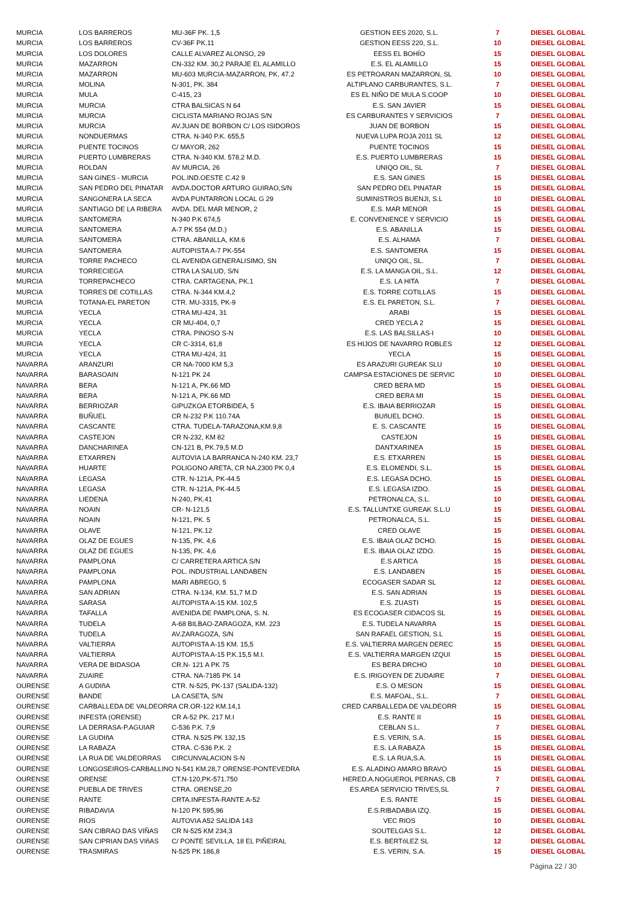| MURCIA | LOS BARREROS | MU-36F PK. 1,5 | GESTION EES 2020, S.L. | 7 | DIESEL GLOBAL |
| MURCIA | LOS BARREROS | CV-36F PK.11 | GESTION EESS 220, S.L. | 10 | DIESEL GLOBAL |
| MURCIA | LOS DOLORES | CALLE ALVAREZ ALONSO, 29 | EESS EL BOHÍO | 15 | DIESEL GLOBAL |
| MURCIA | MAZARRON | CN-332 KM. 30,2 PARAJE EL ALAMILLO | E.S. EL ALAMILLO | 15 | DIESEL GLOBAL |
| MURCIA | MAZARRON | MU-603 MURCIA-MAZARRON, PK. 47.2 | ES PETROARAN MAZARRON, SL | 10 | DIESEL GLOBAL |
| MURCIA | MOLINA | N-301, PK. 384 | ALTIPLANO CARBURANTES, S.L. | 7 | DIESEL GLOBAL |
| MURCIA | MULA | C-415, 23 | ES EL NIÑO DE MULA S.COOP | 10 | DIESEL GLOBAL |
| MURCIA | MURCIA | CTRA BALSICAS N 64 | E.S. SAN JAVIER | 15 | DIESEL GLOBAL |
| MURCIA | MURCIA | CICLISTA MARIANO ROJAS S/N | ES CARBURANTES Y SERVICIOS | 7 | DIESEL GLOBAL |
| MURCIA | MURCIA | AV.JUAN DE BORBON C/ LOS ISIDOROS | JUAN DE BORBON | 15 | DIESEL GLOBAL |
| MURCIA | NONDUERMAS | CTRA. N-340 P.K. 655,5 | NUEVA LUPA ROJA 2011 SL | 12 | DIESEL GLOBAL |
| MURCIA | PUENTE TOCINOS | C/ MAYOR, 262 | PUENTE TOCINOS | 15 | DIESEL GLOBAL |
| MURCIA | PUERTO LUMBRERAS | CTRA. N-340 KM. 578,2 M.D. | E.S. PUERTO LUMBRERAS | 15 | DIESEL GLOBAL |
| MURCIA | ROLDAN | AV MURCIA, 26 | UNIQO OIL, SL | 7 | DIESEL GLOBAL |
| MURCIA | SAN GINES - MURCIA | POL.IND.OESTE C.42 9 | E.S. SAN GINES | 15 | DIESEL GLOBAL |
| MURCIA | SAN PEDRO DEL PINATAR | AVDA.DOCTOR ARTURO GUIRAO,S/N | SAN PEDRO DEL PINATAR | 15 | DIESEL GLOBAL |
| MURCIA | SANGONERA LA SECA | AVDA PUNTARRON LOCAL G 29 | SUMINISTROS BUENJI, S.L | 10 | DIESEL GLOBAL |
| MURCIA | SANTIAGO DE LA RIBERA | AVDA. DEL MAR MENOR, 2 | E.S. MAR MENOR | 15 | DIESEL GLOBAL |
| MURCIA | SANTOMERA | N-340 P.K 674,5 | E. CONVENIENCE Y SERVICIO | 15 | DIESEL GLOBAL |
| MURCIA | SANTOMERA | A-7 PK 554 (M.D.) | E.S. ABANILLA | 15 | DIESEL GLOBAL |
| MURCIA | SANTOMERA | CTRA. ABANILLA, KM.6 | E.S. ALHAMA | 7 | DIESEL GLOBAL |
| MURCIA | SANTOMERA | AUTOPISTA A-7 PK-554 | E.S. SANTOMERA | 15 | DIESEL GLOBAL |
| MURCIA | TORRE PACHECO | CL AVENIDA GENERALISIMO, SN | UNIQO OIL, SL. | 7 | DIESEL GLOBAL |
| MURCIA | TORRECIEGA | CTRA LA SALUD, S/N | E.S. LA MANGA OIL, S.L. | 12 | DIESEL GLOBAL |
| MURCIA | TORREPACHECO | CTRA. CARTAGENA, PK.1 | E.S. LA HITA | 7 | DIESEL GLOBAL |
| MURCIA | TORRES DE COTILLAS | CTRA. N-344 KM.4,2 | E.S. TORRE COTILLAS | 15 | DIESEL GLOBAL |
| MURCIA | TOTANA-EL PARETON | CTR. MU-3315, PK-9 | E.S. EL PARETON, S.L. | 7 | DIESEL GLOBAL |
| MURCIA | YECLA | CTRA MU-424, 31 | ARABI | 15 | DIESEL GLOBAL |
| MURCIA | YECLA | CR MU-404, 0,7 | CRED YECLA 2 | 15 | DIESEL GLOBAL |
| MURCIA | YECLA | CTRA. PINOSO S-N | E.S. LAS BALSILLAS-I | 10 | DIESEL GLOBAL |
| MURCIA | YECLA | CR C-3314, 61,8 | ES HIJOS DE NAVARRO ROBLES | 12 | DIESEL GLOBAL |
| MURCIA | YECLA | CTRA MU-424, 31 | YECLA | 15 | DIESEL GLOBAL |
| NAVARRA | ARANZURI | CR NA-7000 KM 5,3 | ES ARAZURI GUREAK SLU | 10 | DIESEL GLOBAL |
| NAVARRA | BARASOAIN | N-121 PK 24 | CAMPSA ESTACIONES DE SERVIC | 10 | DIESEL GLOBAL |
| NAVARRA | BERA | N-121 A, PK.66 MD | CRED BERA MD | 15 | DIESEL GLOBAL |
| NAVARRA | BERA | N-121 A, PK.66 MD | CRED BERA MI | 15 | DIESEL GLOBAL |
| NAVARRA | BERRIOZAR | GIPUZKOA ETORBIDEA, 5 | E.S. IBAIA BERRIOZAR | 15 | DIESEL GLOBAL |
| NAVARRA | BUÑUEL | CR N-232 P.K 110.74A | BUñUEL DCHO. | 15 | DIESEL GLOBAL |
| NAVARRA | CASCANTE | CTRA. TUDELA-TARAZONA,KM.9,8 | E. S. CASCANTE | 15 | DIESEL GLOBAL |
| NAVARRA | CASTEJON | CR N-232, KM 82 | CASTEJON | 15 | DIESEL GLOBAL |
| NAVARRA | DANCHARINEA | CN-121 B, PK.79,5 M.D | DANTXARINEA | 15 | DIESEL GLOBAL |
| NAVARRA | ETXARREN | AUTOVIA LA BARRANCA N-240 KM. 23,7 | E.S. ETXARREN | 15 | DIESEL GLOBAL |
| NAVARRA | HUARTE | POLIGONO ARETA, CR NA.2300 PK 0,4 | E.S. ELOMENDI, S.L. | 15 | DIESEL GLOBAL |
| NAVARRA | LEGASA | CTR. N-121A, PK-44.5 | E.S. LEGASA DCHO. | 15 | DIESEL GLOBAL |
| NAVARRA | LEGASA | CTR. N-121A, PK-44.5 | E.S. LEGASA IZDO. | 15 | DIESEL GLOBAL |
| NAVARRA | LIEDENA | N-240, PK.41 | PETRONALCA, S.L. | 10 | DIESEL GLOBAL |
| NAVARRA | NOAIN | CR- N-121,5 | E.S. TALLUNTXE GUREAK S.L.U | 15 | DIESEL GLOBAL |
| NAVARRA | NOAIN | N-121, PK. 5 | PETRONALCA, S.L. | 15 | DIESEL GLOBAL |
| NAVARRA | OLAVE | N-121, PK.12 | CRED OLAVE | 15 | DIESEL GLOBAL |
| NAVARRA | OLAZ DE EGUES | N-135, PK. 4,6 | E.S. IBAIA OLAZ DCHO. | 15 | DIESEL GLOBAL |
| NAVARRA | OLAZ DE EGUES | N-135, PK. 4,6 | E.S. IBAIA OLAZ IZDO. | 15 | DIESEL GLOBAL |
| NAVARRA | PAMPLONA | C/ CARRETERA ARTICA S/N | E.S ARTICA | 15 | DIESEL GLOBAL |
| NAVARRA | PAMPLONA | POL. INDUSTRIAL LANDABEN | E.S. LANDABEN | 15 | DIESEL GLOBAL |
| NAVARRA | PAMPLONA | MARI ABREGO, 5 | ECOGASER SADAR SL | 12 | DIESEL GLOBAL |
| NAVARRA | SAN ADRIAN | CTRA. N-134, KM. 51,7 M.D | E.S. SAN ADRIAN | 15 | DIESEL GLOBAL |
| NAVARRA | SARASA | AUTOPISTA A-15 KM. 102,5 | E.S. ZUASTI | 15 | DIESEL GLOBAL |
| NAVARRA | TAFALLA | AVENIDA DE PAMPLONA, S. N. | ES ECOGASER CIDACOS SL | 15 | DIESEL GLOBAL |
| NAVARRA | TUDELA | A-68 BILBAO-ZARAGOZA, KM. 223 | E.S. TUDELA NAVARRA | 15 | DIESEL GLOBAL |
| NAVARRA | TUDELA | AV.ZARAGOZA, S/N | SAN RAFAEL GESTION, S.L | 15 | DIESEL GLOBAL |
| NAVARRA | VALTIERRA | AUTOPISTA A-15 KM. 15,5 | E.S. VALTIERRA MARGEN DEREC | 15 | DIESEL GLOBAL |
| NAVARRA | VALTIERRA | AUTOPISTA A-15 P.K.15,5 M.I. | E.S. VALTIERRA MARGEN IZQUI | 15 | DIESEL GLOBAL |
| NAVARRA | VERA DE BIDASOA | CR.N- 121 A PK 75 | ES BERA DRCHO | 10 | DIESEL GLOBAL |
| NAVARRA | ZUAIRE | CTRA. NA-7185 PK 14 | E.S. IRIGOYEN DE ZUDAIRE | 7 | DIESEL GLOBAL |
| OURENSE | A GUDIñA | CTR. N-525, PK-137 (SALIDA-132) | E.S. O MESON | 15 | DIESEL GLOBAL |
| OURENSE | BANDE | LA CASETA, S/N | E.S. MAFOAL, S.L. | 7 | DIESEL GLOBAL |
| OURENSE | CARBALLEDA DE VALDEORRA CR.OR-122 KM.14,1 | | CRED CARBALLEDA DE VALDEORR | 15 | DIESEL GLOBAL |
| OURENSE | INFESTA (ORENSE) | CR A-52 PK. 217 M.I | E.S. RANTE II | 15 | DIESEL GLOBAL |
| OURENSE | LA DERRASA-P.AGUIAR | C-536 P.K. 7,9 | CEBLAN S.L. | 7 | DIESEL GLOBAL |
| OURENSE | LA GUDIñA | CTRA. N.525 PK 132,15 | E.S. VERIN, S.A. | 15 | DIESEL GLOBAL |
| OURENSE | LA RABAZA | CTRA. C-536 P.K. 2 | E.S. LA RABAZA | 15 | DIESEL GLOBAL |
| OURENSE | LA RUA DE VALDEORRAS | CIRCUNVALACION S-N | E.S. LA RUA,S.A. | 15 | DIESEL GLOBAL |
| OURENSE | LONGOSEIROS-CARBALLINO N-541 KM.28,7 ORENSE-PONTEVEDRA | | E.S. ALADINO AMARO BRAVO | 15 | DIESEL GLOBAL |
| OURENSE | ORENSE | CT.N-120,PK-571.750 | HERED.A.NOGUEROL PERNAS, CB | 7 | DIESEL GLOBAL |
| OURENSE | PUEBLA DE TRIVES | CTRA. ORENSE,20 | ES.AREA SERVICIO TRIVES,SL | 7 | DIESEL GLOBAL |
| OURENSE | RANTE | CRTA.INFESTA-RANTE A-52 | E.S. RANTE | 15 | DIESEL GLOBAL |
| OURENSE | RIBADAVIA | N-120 PK 595,96 | E.S.RIBADABIA IZQ. | 15 | DIESEL GLOBAL |
| OURENSE | RIOS | AUTOVIA A52 SALIDA 143 | VEC RIOS | 10 | DIESEL GLOBAL |
| OURENSE | SAN CIBRAO DAS VIÑAS | CR N-525 KM 234,3 | SOUTELGAS S.L. | 12 | DIESEL GLOBAL |
| OURENSE | SAN CIPRIAN DAS VIñAS | C/ PONTE SEVILLA, 18 EL PIÑEIRAL | E.S. BERTóLEZ SL | 12 | DIESEL GLOBAL |
| OURENSE | TRASMIRAS | N-525 PK 186,8 | E.S. VERIN, S.A. | 15 | DIESEL GLOBAL |
Página 22 / 30